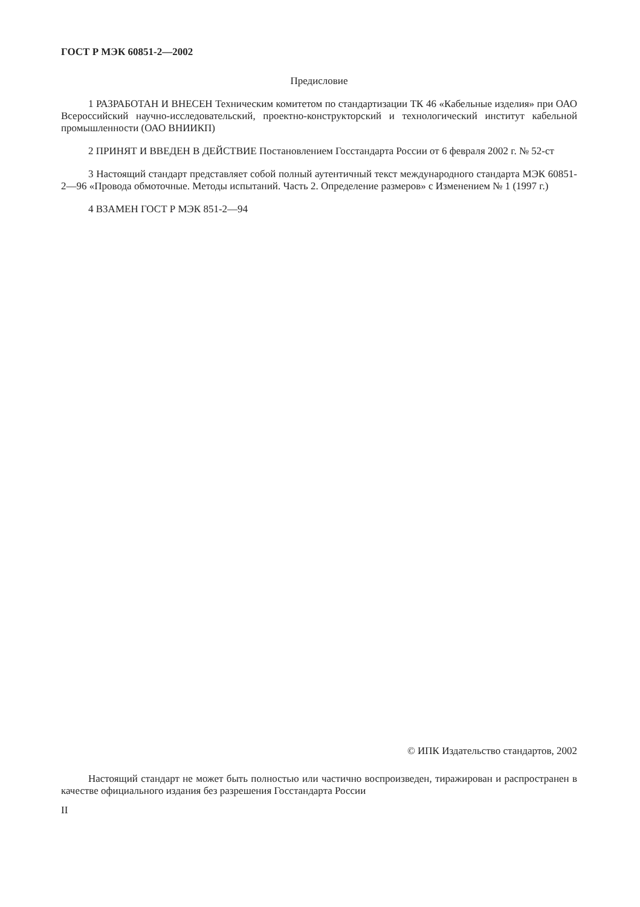ГОСТ Р МЭК 60851-2—2002
Предисловие
1 РАЗРАБОТАН И ВНЕСЕН Техническим комитетом по стандартизации ТК 46 «Кабельные изделия» при ОАО Всероссийский научно-исследовательский, проектно-конструкторский и технологический институт кабельной промышленности (ОАО ВНИИКП)
2 ПРИНЯТ И ВВЕДЕН В ДЕЙСТВИЕ Постановлением Госстандарта России от 6 февраля 2002 г. № 52-ст
3 Настоящий стандарт представляет собой полный аутентичный текст международного стандарта МЭК 60851-2—96 «Провода обмоточные. Методы испытаний. Часть 2. Определение размеров» с Изменением № 1 (1997 г.)
4 ВЗАМЕН ГОСТ Р МЭК 851-2—94
© ИПК Издательство стандартов, 2002
Настоящий стандарт не может быть полностью или частично воспроизведен, тиражирован и распространен в качестве официального издания без разрешения Госстандарта России
II